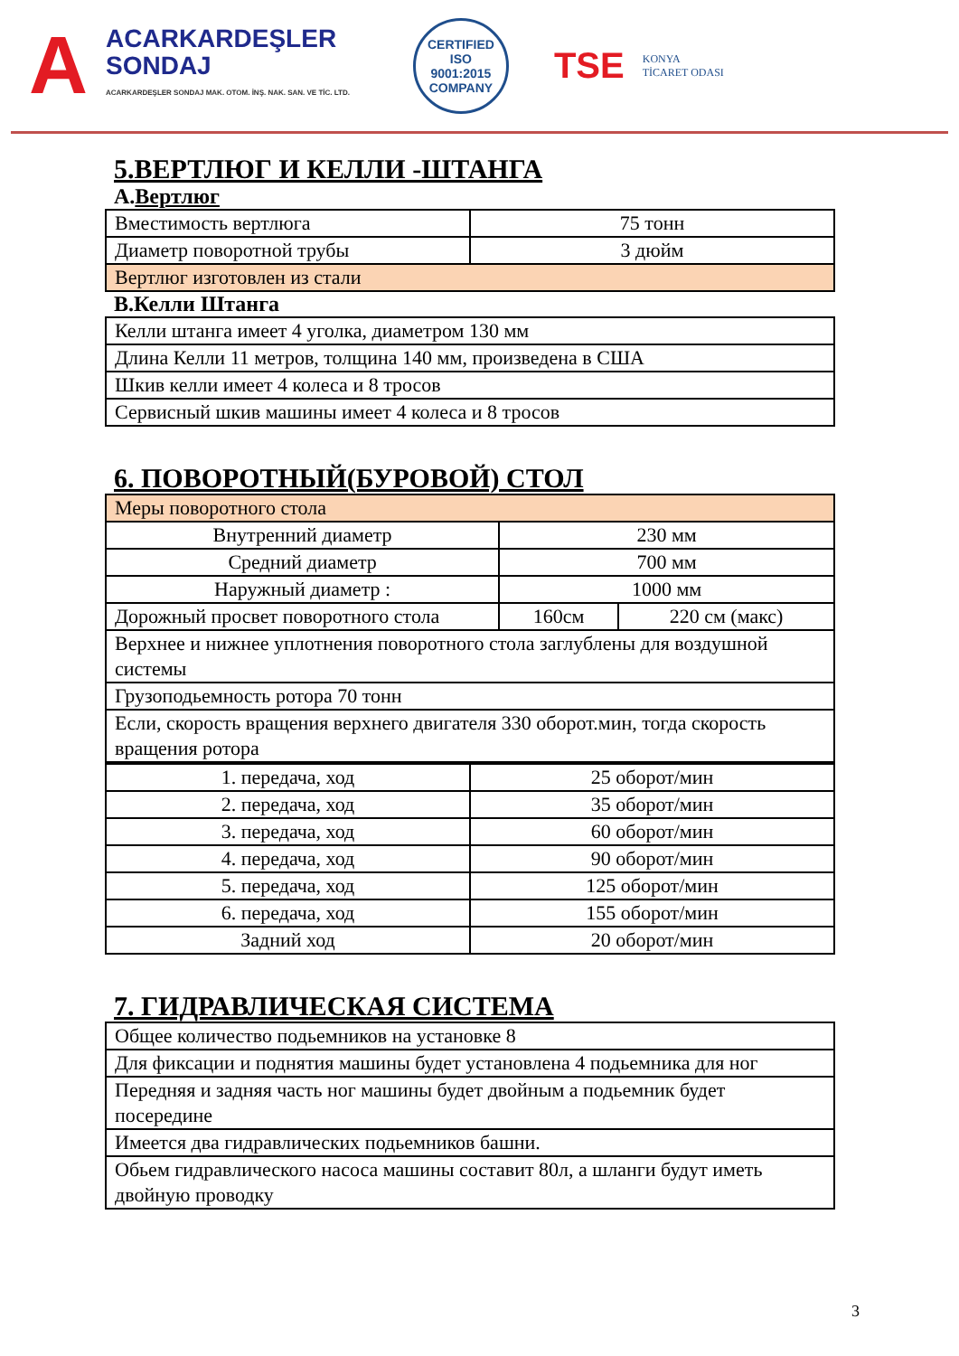A
ACARKARDEŞLER
SONDAJ
ACARKARDEŞLER SONDAJ MAK. OTOM. İNŞ. NAK. SAN. VE TİC. LTD.
CERTIFIED
ISO
9001:2015
COMPANY
TSE
KONYA
TİCARET ODASI
5.ВЕРТЛЮГ И КЕЛЛИ -ШТАНГА
A.Вертлюг
| Вместимость вертлюга | 75 тонн |
| Диаметр поворотной трубы | 3 дюйм |
| Вертлюг изготовлен из стали | |
B.Келли Штанга
| Келли штанга имеет 4 уголка, диаметром 130 мм |
| Длина Келли 11 метров, толщина 140 мм, произведена в США |
| Шкив келли имеет 4 колеса и 8 тросов |
| Сервисный шкив машины имеет 4 колеса и 8 тросов |
6. ПОВОРОТНЫЙ(БУРОВОЙ) СТОЛ
| Меры поворотного стола | | |
| Внутренний диаметр | 230 мм | |
| Средний диаметр | 700 мм | |
| Наружный диаметр : | 1000 мм | |
| Дорожный просвет поворотного стола | 160см | 220 см (макс) |
| Верхнее и нижнее уплотнения поворотного стола заглублены для воздушной системы | | |
| Грузоподьемность ротора 70 тонн | | |
| Если, скорость вращения верхнего двигателя 330 оборот.мин, тогда скорость вращения ротора | | |
| 1. передача, ход | 25 оборот/мин |
| 2. передача, ход | 35 оборот/мин |
| 3. передача, ход | 60 оборот/мин |
| 4. передача, ход | 90 оборот/мин |
| 5. передача, ход | 125 оборот/мин |
| 6. передача, ход | 155 оборот/мин |
| Задний ход | 20 оборот/мин |
7. ГИДРАВЛИЧЕСКАЯ СИСТЕМА
| Общее количество подьемников на установке 8 |
| Для фиксации и поднятия машины будет установлена 4 подьемника для ног |
| Передняя и задняя часть ног машины будет двойным а подьемник будет посередине |
| Имеется два гидравлических подьемников башни. |
| Обьем гидравлического насоса машины составит 80л, а шланги будут иметь двойную проводку |
3